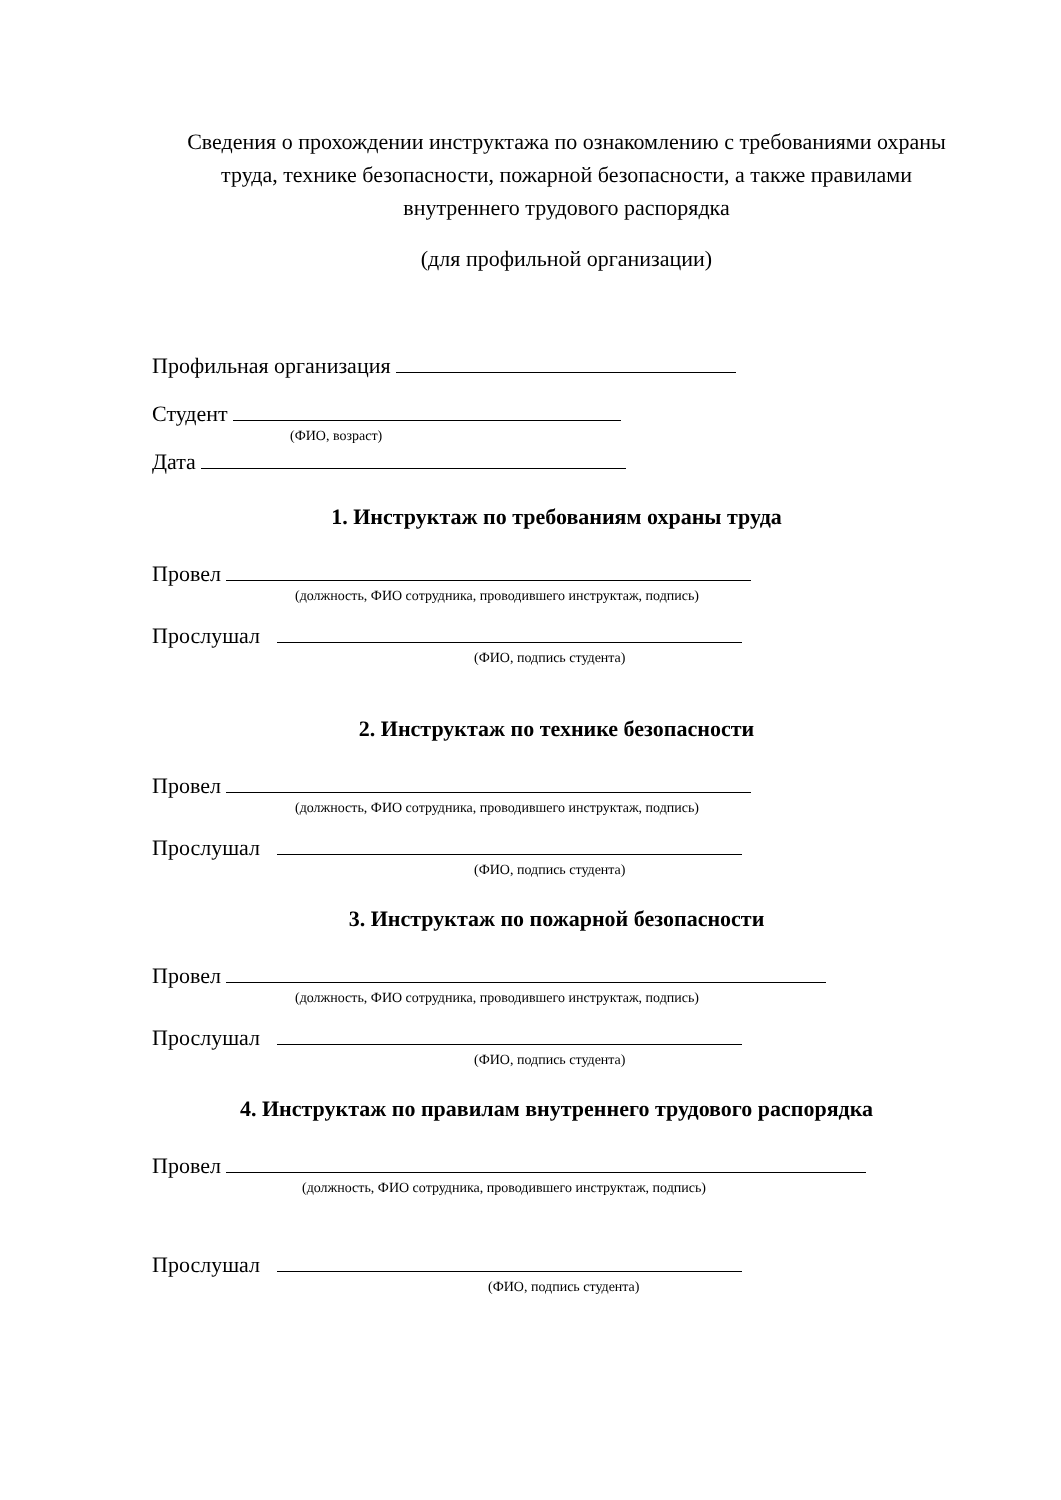Сведения о прохождении инструктажа по ознакомлению с требованиями охраны труда, технике безопасности, пожарной безопасности, а также правилами внутреннего трудового распорядка
(для профильной организации)
Профильная организация
Студент
(ФИО, возраст)
Дата
1. Инструктаж по требованиям охраны труда
Провел
(должность, ФИО сотрудника, проводившего инструктаж, подпись)
Прослушал
(ФИО, подпись студента)
2. Инструктаж по технике безопасности
Провел
(должность, ФИО сотрудника, проводившего инструктаж, подпись)
Прослушал
(ФИО, подпись студента)
3. Инструктаж по пожарной безопасности
Провел
(должность, ФИО сотрудника, проводившего инструктаж, подпись)
Прослушал
(ФИО, подпись студента)
4. Инструктаж по правилам внутреннего трудового распорядка
Провел
(должность, ФИО сотрудника, проводившего инструктаж, подпись)
Прослушал
(ФИО, подпись студента)